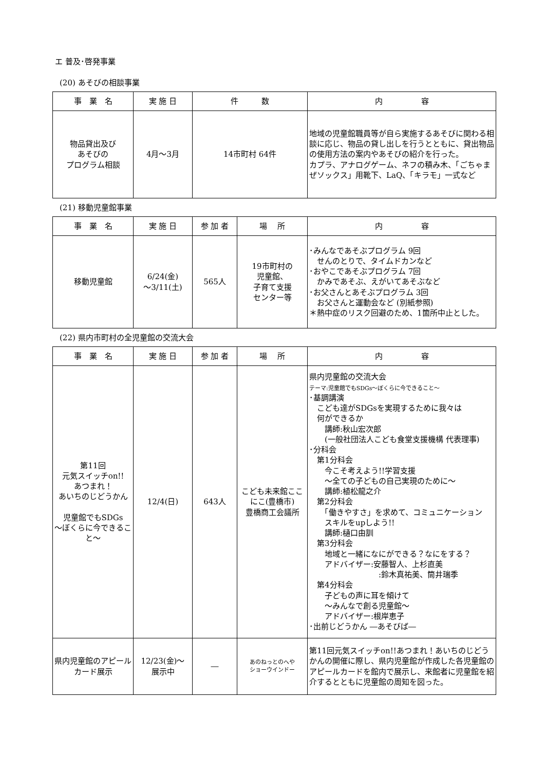エ 普及･啓発事業
(20) あそびの相談事業
| 事 業 名 | 実 施 日 | 件 数 | 内 容 |
| --- | --- | --- | --- |
| 物品貸出及び あそびの プログラム相談 | 4月～3月 | 14市町村 64件 | 地域の児童館職員等が自ら実施するあそびに関わる相談に応じ、物品の貸し出しを行うとともに、貸出物品の使用方法の案内やあそびの紹介を行った。 カプラ、アナログゲーム、ネフの積み木、「ごちゃまぜソックス」用靴下、LaQ、「キラモ」一式など |
(21) 移動児童館事業
| 事 業 名 | 実 施 日 | 参 加 者 | 場 所 | 内 容 |
| --- | --- | --- | --- | --- |
| 移動児童館 | 6/24(金) ～3/11(土) | 565人 | 19市町村の 児童館、 子育て支援 センター等 | ･みんなであそぶプログラム 9回 せんのとりで、タイムドカンなど ･おやこであそぶプログラム 7回 かみであそぶ、えがいてあそぶなど ･お父さんとあそぶプログラム 3回 お父さんと運動会など (別紙参照) ＊熱中症のリスク回避のため、1箇所中止とした。 |
(22) 県内市町村の全児童館の交流大会
| 事 業 名 | 実 施 日 | 参 加 者 | 場 所 | 内 容 |
| --- | --- | --- | --- | --- |
| 第11回 元気スイッチon!! あつまれ！ あいちのじどうかん 児童館でもSDGs ～ぼくらに今できること～ | 12/4(日) | 643人 | こども未来館ここにこ(豊橋市) 豊橋商工会議所 | 県内児童館の交流大会 テーマ:児童館でもSDGs～ぼくらに今できること～ ･基調講演 こども達がSDGsを実現するために我々は 何ができるか 講師:秋山宏次郎 (一般社団法人こども食堂支援機構 代表理事) ･分科会 第1分科会 今こそ考えよう!!学習支援 ～全ての子どもの自己実現のために～ 講師:植松龍之介 第2分科会 「働きやすさ」を求めて、コミュニケーション スキルをupしよう!! 講師:樋口由訓 第3分科会 地域と一緒になにができる？なにをする？ アドバイザー:安藤智人、上杉直美 :鈴木真祐美、筒井瑞季 第4分科会 子どもの声に耳を傾けて ～みんなで創る児童館～ アドバイザー:根岸恵子 ･出前じどうかん ―あそびば― |
| 県内児童館のアピールカード展示 | 12/23(金)～ 展示中 | ― | あのねっとのへや ショーウインドー | 第11回元気スイッチon!!あつまれ！あいちのじどうかんの開催に際し、県内児童館が作成した各児童館のアピールカードを館内で展示し、来館者に児童館を紹介するとともに児童館の周知を図った。 |